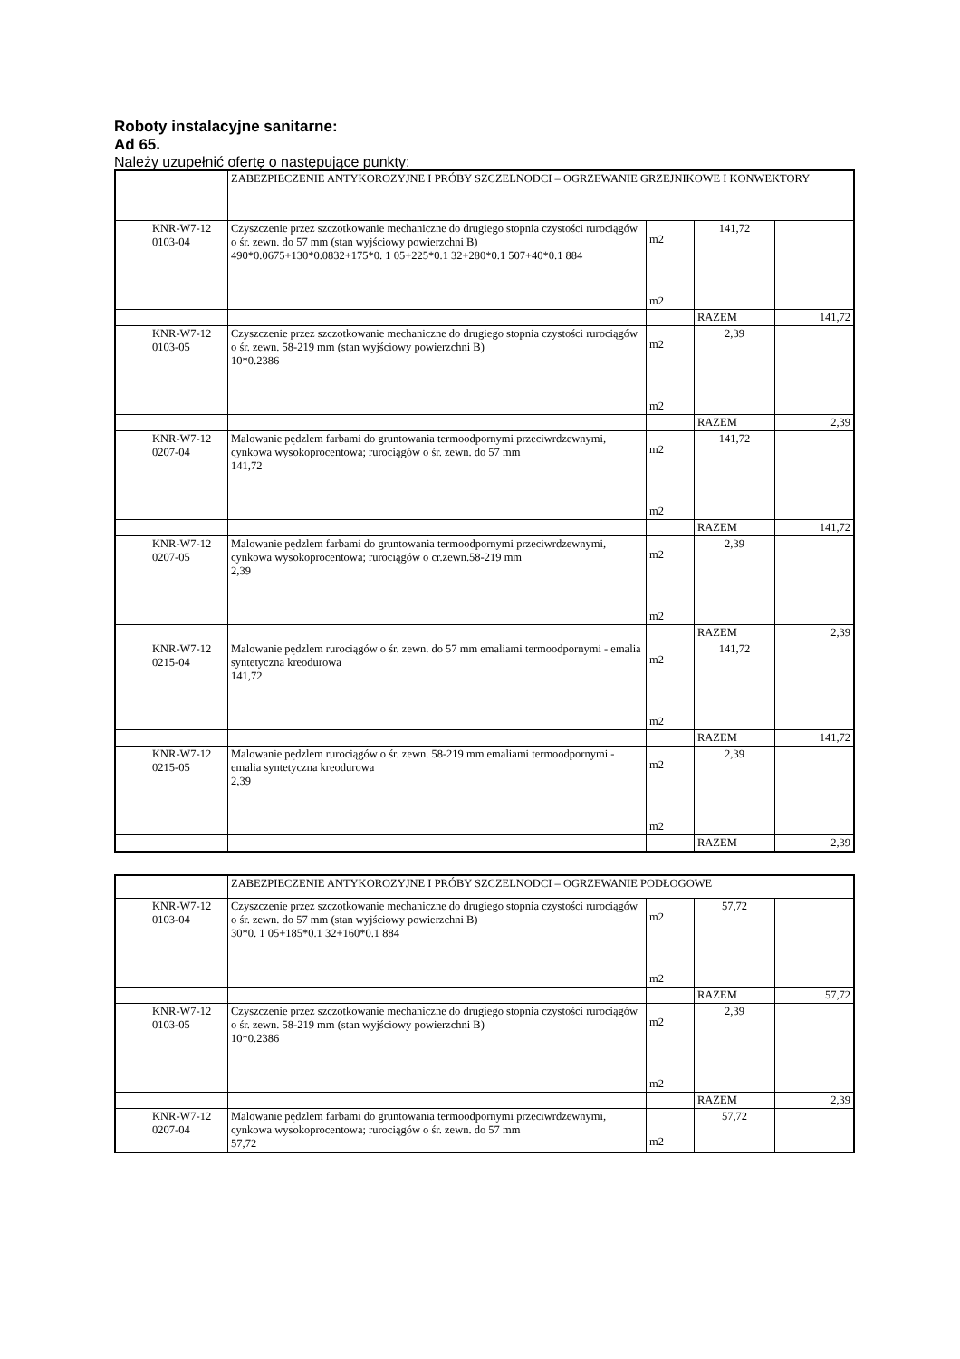Roboty instalacyjne sanitarne:
Ad 65.
Należy uzupełnić ofertę o następujące punkty:
| | | ZABEZPIECZENIE ANTYKOROZYJNE I PRÓBY SZCZELNODCI – OGRZEWANIE GRZEJNIKOWE I KONWEKTORY | | | |
| | KNR-W7-12 0103-04 | Czyszczenie przez szczotkowanie mechaniczne do drugiego stopnia czystości rurociągów o śr. zewn. do 57 mm (stan wyjściowy powierzchni B) 490*0.0675+130*0.0832+175*0. 1 05+225*0.1 32+280*0.1 507+40*0.1 884 | m2 m2 | 141,72 | |
| | | | | RAZEM | 141,72 |
| | KNR-W7-12 0103-05 | Czyszczenie przez szczotkowanie mechaniczne do drugiego stopnia czystości rurociągów o śr. zewn. 58-219 mm (stan wyjściowy powierzchni B) 10*0.2386 | m2 m2 | 2,39 | |
| | | | | RAZEM | 2,39 |
| | KNR-W7-12 0207-04 | Malowanie pędzlem farbami do gruntowania termoodpornymi przeciwrdzewnymi, cynkowa wysokoprocentowa; rurociągów o śr. zewn. do 57 mm 141,72 | m2 m2 | 141,72 | |
| | | | | RAZEM | 141,72 |
| | KNR-W7-12 0207-05 | Malowanie pędzlem farbami do gruntowania termoodpornymi przeciwrdzewnymi, cynkowa wysokoprocentowa; rurociągów o cr.zewn.58-219 mm 2,39 | m2 m2 | 2,39 | |
| | | | | RAZEM | 2,39 |
| | KNR-W7-12 0215-04 | Malowanie pędzlem rurociągów o śr. zewn. do 57 mm emaliami termoodpornymi - emalia syntetyczna kreodurowa 141,72 | m2 m2 | 141,72 | |
| | | | | RAZEM | 141,72 |
| | KNR-W7-12 0215-05 | Malowanie pędzlem rurociągów o śr. zewn. 58-219 mm emaliami termoodpornymi - emalia syntetyczna kreodurowa 2,39 | m2 m2 | 2,39 | |
| | | | | RAZEM | 2,39 |
| | | ZABEZPIECZENIE ANTYKOROZYJNE I PRÓBY SZCZELNODCI – OGRZEWANIE PODŁOGOWE | | | |
| | KNR-W7-12 0103-04 | Czyszczenie przez szczotkowanie mechaniczne do drugiego stopnia czystości rurociągów o śr. zewn. do 57 mm (stan wyjściowy powierzchni B) 30*0. 1 05+185*0.1 32+160*0.1 884 | m2 m2 | 57,72 | |
| | | | | RAZEM | 57,72 |
| | KNR-W7-12 0103-05 | Czyszczenie przez szczotkowanie mechaniczne do drugiego stopnia czystości rurociągów o śr. zewn. 58-219 mm (stan wyjściowy powierzchni B) 10*0.2386 | m2 m2 | 2,39 | |
| | | | | RAZEM | 2,39 |
| | KNR-W7-12 0207-04 | Malowanie pędzlem farbami do gruntowania termoodpornymi przeciwrdzewnymi, cynkowa wysokoprocentowa; rurociągów o śr. zewn. do 57 mm 57,72 | m2 | 57,72 | |